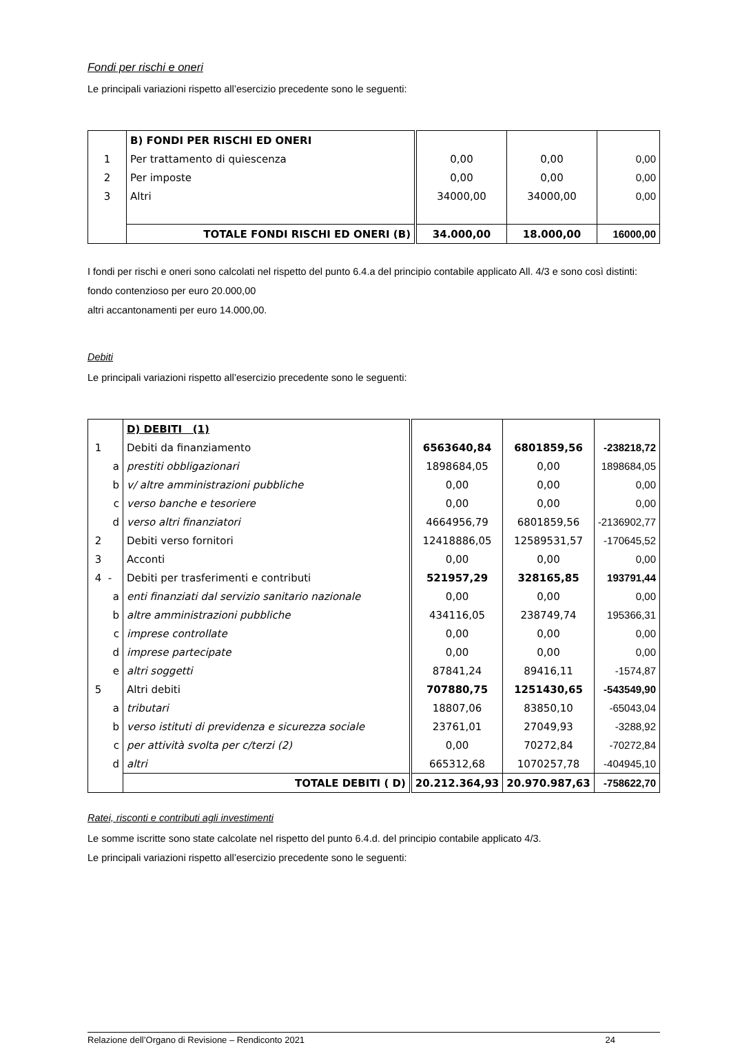Fondi per rischi e oneri
Le principali variazioni rispetto all’esercizio precedente sono le seguenti:
| | B) FONDI PER RISCHI ED ONERI | | | |
| 1 | Per trattamento di quiescenza | 0,00 | 0,00 | 0,00 |
| 2 | Per imposte | 0,00 | 0,00 | 0,00 |
| 3 | Altri | 34000,00 | 34000,00 | 0,00 |
| | TOTALE FONDI RISCHI ED ONERI (B) | 34.000,00 | 18.000,00 | 16000,00 |
I fondi per rischi e oneri sono calcolati nel rispetto del punto 6.4.a del principio contabile applicato All. 4/3 e sono così distinti:
fondo contenzioso per euro 20.000,00
altri accantonamenti per euro 14.000,00.
Debiti
Le principali variazioni rispetto all’esercizio precedente sono le seguenti:
| | D) DEBITI (1) | | | |
| 1 | Debiti da finanziamento | 6563640,84 | 6801859,56 | -238218,72 |
| a | prestiti obbligazionari | 1898684,05 | 0,00 | 1898684,05 |
| b | v/ altre amministrazioni pubbliche | 0,00 | 0,00 | 0,00 |
| c | verso banche e tesoriere | 0,00 | 0,00 | 0,00 |
| d | verso altri finanziatori | 4664956,79 | 6801859,56 | -2136902,77 |
| 2 | Debiti verso fornitori | 12418886,05 | 12589531,57 | -170645,52 |
| 3 | Acconti | 0,00 | 0,00 | 0,00 |
| 4 - | Debiti per trasferimenti e contributi | 521957,29 | 328165,85 | 193791,44 |
| a | enti finanziati dal servizio sanitario nazionale | 0,00 | 0,00 | 0,00 |
| b | altre amministrazioni pubbliche | 434116,05 | 238749,74 | 195366,31 |
| c | imprese controllate | 0,00 | 0,00 | 0,00 |
| d | imprese partecipate | 0,00 | 0,00 | 0,00 |
| e | altri soggetti | 87841,24 | 89416,11 | -1574,87 |
| 5 | Altri debiti | 707880,75 | 1251430,65 | -543549,90 |
| a | tributari | 18807,06 | 83850,10 | -65043,04 |
| b | verso istituti di previdenza e sicurezza sociale | 23761,01 | 27049,93 | -3288,92 |
| c | per attività svolta per c/terzi (2) | 0,00 | 70272,84 | -70272,84 |
| d | altri | 665312,68 | 1070257,78 | -404945,10 |
| | TOTALE DEBITI ( D) | 20.212.364,93 | 20.970.987,63 | -758622,70 |
Ratei, risconti e contributi agli investimenti
Le somme iscritte sono state calcolate nel rispetto del punto 6.4.d. del principio contabile applicato 4/3.
Le principali variazioni rispetto all’esercizio precedente sono le seguenti:
Relazione dell’Organo di Revisione – Rendiconto 2021 24